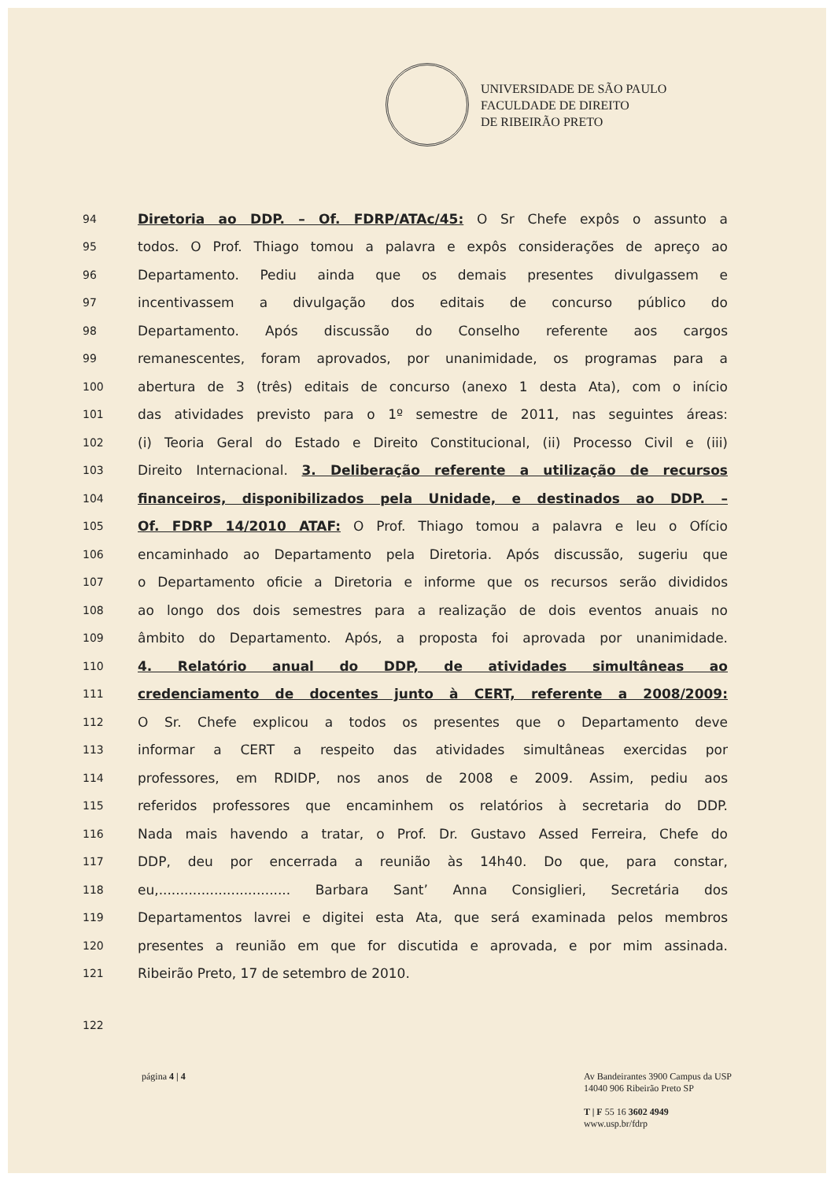UNIVERSIDADE DE SÃO PAULO
FACULDADE DE DIREITO
DE RIBEIRÃO PRETO
94 Diretoria ao DDP. – Of. FDRP/ATAc/45: O Sr Chefe expôs o assunto a
95 todos. O Prof. Thiago tomou a palavra e expôs considerações de apreço ao
96 Departamento. Pediu ainda que os demais presentes divulgassem e
97 incentivassem a divulgação dos editais de concurso público do
98 Departamento. Após discussão do Conselho referente aos cargos
99 remanescentes, foram aprovados, por unanimidade, os programas para a
100 abertura de 3 (três) editais de concurso (anexo 1 desta Ata), com o início
101 das atividades previsto para o 1º semestre de 2011, nas seguintes áreas:
102 (i) Teoria Geral do Estado e Direito Constitucional, (ii) Processo Civil e (iii)
103 Direito Internacional. 3. Deliberação referente a utilização de recursos
104 financeiros, disponibilizados pela Unidade, e destinados ao DDP. –
105 Of. FDRP 14/2010 ATAF: O Prof. Thiago tomou a palavra e leu o Ofício
106 encaminhado ao Departamento pela Diretoria. Após discussão, sugeriu que
107 o Departamento oficie a Diretoria e informe que os recursos serão divididos
108 ao longo dos dois semestres para a realização de dois eventos anuais no
109 âmbito do Departamento. Após, a proposta foi aprovada por unanimidade.
110 4. Relatório anual do DDP, de atividades simultâneas ao
111 credenciamento de docentes junto à CERT, referente a 2008/2009:
112 O Sr. Chefe explicou a todos os presentes que o Departamento deve
113 informar a CERT a respeito das atividades simultâneas exercidas por
114 professores, em RDIDP, nos anos de 2008 e 2009. Assim, pediu aos
115 referidos professores que encaminhem os relatórios à secretaria do DDP.
116 Nada mais havendo a tratar, o Prof. Dr. Gustavo Assed Ferreira, Chefe do
117 DDP, deu por encerrada a reunião às 14h40. Do que, para constar,
118 eu,............................... Barbara Sant’ Anna Consiglieri, Secretária dos
119 Departamentos lavrei e digitei esta Ata, que será examinada pelos membros
120 presentes a reunião em que for discutida e aprovada, e por mim assinada.
121 Ribeirão Preto, 17 de setembro de 2010.
122
página 4 | 4 Av Bandeirantes 3900 Campus da USP
14040 906 Ribeirão Preto SP
T | F 55 16 3602 4949
www.usp.br/fdrp